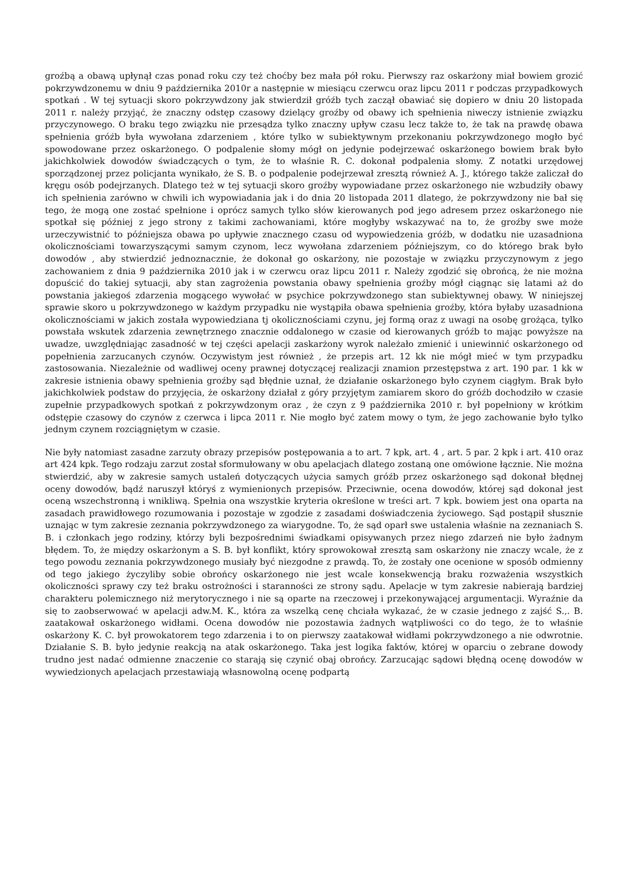groźbą a obawą upłynął czas ponad roku czy też choćby bez mała pół roku. Pierwszy raz oskarżony miał bowiem grozić pokrzywdzonemu w dniu 9 października 2010r a następnie w miesiącu czerwcu oraz lipcu 2011 r podczas przypadkowych spotkań . W tej sytuacji skoro pokrzywdzony jak stwierdził gróźb tych zaczął obawiać się dopiero w dniu 20 listopada 2011 r. należy przyjąć, że znaczny odstęp czasowy dzielący groźby od obawy ich spełnienia niweczy istnienie związku przyczynowego. O braku tego związku nie przesądza tylko znaczny upływ czasu lecz także to, że tak na prawdę obawa spełnienia gróźb była wywołana zdarzeniem , które tylko w subiektywnym przekonaniu pokrzywdzonego mogło być spowodowane przez oskarżonego. O podpalenie słomy mógł on jedynie podejrzewać oskarżonego bowiem brak było jakichkolwiek dowodów świadczących o tym, że to właśnie R. C. dokonał podpalenia słomy. Z notatki urzędowej sporządzonej przez policjanta wynikało, że S. B. o podpalenie podejrzewał zresztą również A. J., którego także zaliczał do kręgu osób podejrzanych. Dlatego też w tej sytuacji skoro groźby wypowiadane przez oskarżonego nie wzbudziły obawy ich spełnienia zarówno w chwili ich wypowiadania jak i do dnia 20 listopada 2011 dlatego, że pokrzywdzony nie bał się tego, że mogą one zostać spełnione i oprócz samych tylko słów kierowanych pod jego adresem przez oskarżonego nie spotkał się później z jego strony z takimi zachowaniami, które mogłyby wskazywać na to, że groźby swe może urzeczywistnić to późniejsza obawa po upływie znacznego czasu od wypowiedzenia gróźb, w dodatku nie uzasadniona okolicznościami towarzyszącymi samym czynom, lecz wywołana zdarzeniem późniejszym, co do którego brak było dowodów , aby stwierdzić jednoznacznie, że dokonał go oskarżony, nie pozostaje w związku przyczynowym z jego zachowaniem z dnia 9 października 2010 jak i w czerwcu oraz lipcu 2011 r. Należy zgodzić się obrońcą, że nie można dopuścić do takiej sytuacji, aby stan zagrożenia powstania obawy spełnienia groźby mógł ciągnąc się latami aż do powstania jakiegoś zdarzenia mogącego wywołać w psychice pokrzywdzonego stan subiektywnej obawy. W niniejszej sprawie skoro u pokrzywdzonego w każdym przypadku nie wystąpiła obawa spełnienia groźby, która byłaby uzasadniona okolicznościami w jakich została wypowiedziana tj okolicznościami czynu, jej formą oraz z uwagi na osobę grożąca, tylko powstała wskutek zdarzenia zewnętrznego znacznie oddalonego w czasie od kierowanych gróźb to mając powyższe na uwadze, uwzględniając zasadność w tej części apelacji zaskarżony wyrok należało zmienić i uniewinnić oskarżonego od popełnienia zarzucanych czynów. Oczywistym jest również , że przepis art. 12 kk nie mógł mieć w tym przypadku zastosowania. Niezależnie od wadliwej oceny prawnej dotyczącej realizacji znamion przestępstwa z art. 190 par. 1 kk w zakresie istnienia obawy spełnienia groźby sąd błędnie uznał, że działanie oskarżonego było czynem ciągłym. Brak było jakichkolwiek podstaw do przyjęcia, że oskarżony działał z góry przyjętym zamiarem skoro do gróźb dochodziło w czasie zupełnie przypadkowych spotkań z pokrzywdzonym oraz , że czyn z 9 października 2010 r. był popełniony w krótkim odstępie czasowy do czynów z czerwca i lipca 2011 r. Nie mogło być zatem mowy o tym, że jego zachowanie było tylko jednym czynem rozciągniętym w czasie.
Nie były natomiast zasadne zarzuty obrazy przepisów postępowania a to art. 7 kpk, art. 4 , art. 5 par. 2 kpk i art. 410 oraz art 424 kpk. Tego rodzaju zarzut został sformułowany w obu apelacjach dlatego zostaną one omówione łącznie. Nie można stwierdzić, aby w zakresie samych ustaleń dotyczących użycia samych gróźb przez oskarżonego sąd dokonał błędnej oceny dowodów, bądź naruszył któryś z wymienionych przepisów. Przeciwnie, ocena dowodów, której sąd dokonał jest oceną wszechstronną i wnikliwą. Spełnia ona wszystkie kryteria określone w treści art. 7 kpk. bowiem jest ona oparta na zasadach prawidłowego rozumowania i pozostaje w zgodzie z zasadami doświadczenia życiowego. Sąd postąpił słusznie uznając w tym zakresie zeznania pokrzywdzonego za wiarygodne. To, że sąd oparł swe ustalenia właśnie na zeznaniach S. B. i członkach jego rodziny, którzy byli bezpośrednimi świadkami opisywanych przez niego zdarzeń nie było żadnym błędem. To, że między oskarżonym a S. B. był konflikt, który sprowokował zresztą sam oskarżony nie znaczy wcale, że z tego powodu zeznania pokrzywdzonego musiały być niezgodne z prawdą. To, że zostały one ocenione w sposób odmienny od tego jakiego życzyliby sobie obrońcy oskarżonego nie jest wcale konsekwencją braku rozważenia wszystkich okoliczności sprawy czy też braku ostrożności i staranności ze strony sądu. Apelacje w tym zakresie nabierają bardziej charakteru polemicznego niż merytorycznego i nie są oparte na rzeczowej i przekonywającej argumentacji. Wyraźnie da się to zaobserwować w apelacji adw.M. K., która za wszelką cenę chciała wykazać, że w czasie jednego z zajść S.,. B. zaatakował oskarżonego widłami. Ocena dowodów nie pozostawia żadnych wątpliwości co do tego, że to właśnie oskarżony K. C. był prowokatorem tego zdarzenia i to on pierwszy zaatakował widłami pokrzywdzonego a nie odwrotnie. Działanie S. B. było jedynie reakcją na atak oskarżonego. Taka jest logika faktów, której w oparciu o zebrane dowody trudno jest nadać odmienne znaczenie co starają się czynić obaj obrońcy. Zarzucając sądowi błędną ocenę dowodów w wywiedzionych apelacjach przestawiają własnowolną ocenę podpartą